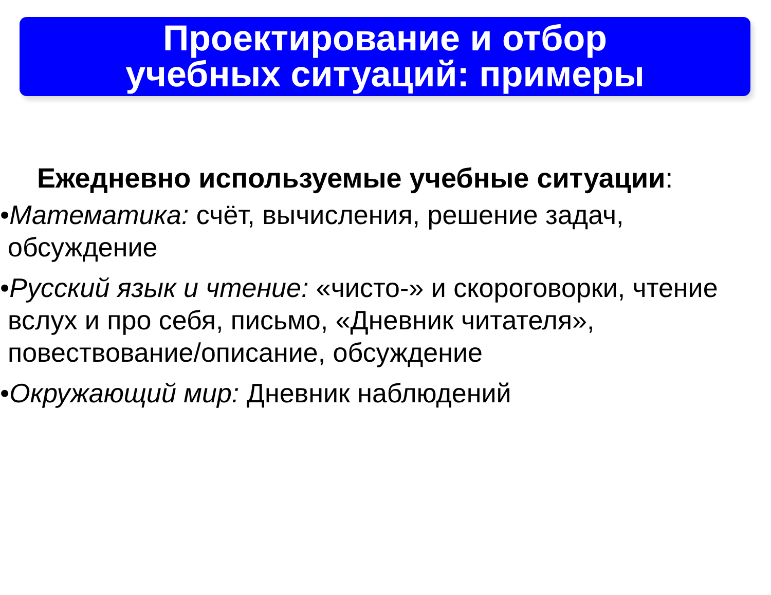Проектирование и отбор
учебных ситуаций: примеры
Ежедневно используемые учебные ситуации:
•Математика: счёт, вычисления, решение задач, обсуждение
•Русский язык и чтение: «чисто-» и скороговорки, чтение вслух и про себя, письмо, «Дневник читателя», повествование/описание, обсуждение
•Окружающий мир: Дневник наблюдений